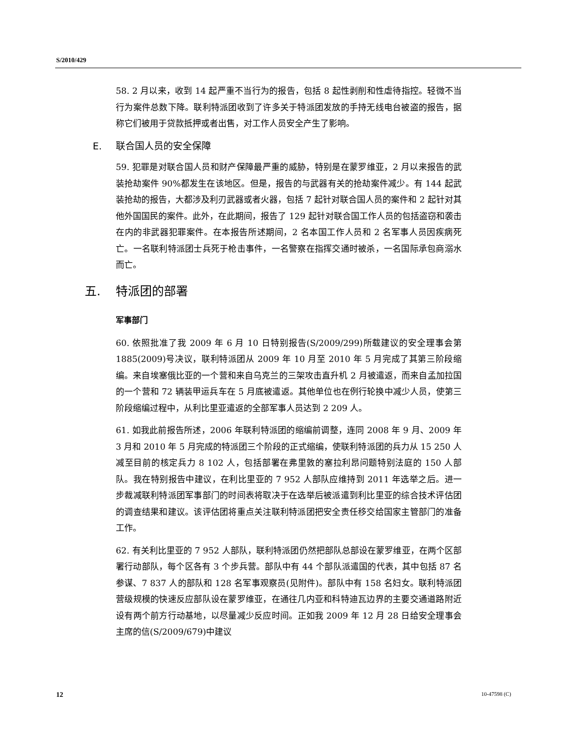S/2010/429
58. 2 月以来，收到 14 起严重不当行为的报告，包括 8 起性剥削和性虐待指控。轻微不当行为案件总数下降。联利特派团收到了许多关于特派团发放的手持无线电台被盗的报告，据称它们被用于贷款抵押或者出售，对工作人员安全产生了影响。
E. 联合国人员的安全保障
59. 犯罪是对联合国人员和财产保障最严重的威胁，特别是在蒙罗维亚，2 月以来报告的武装抢劫案件 90%都发生在该地区。但是，报告的与武器有关的抢劫案件减少。有 144 起武装抢劫的报告，大都涉及利刃武器或者火器，包括 7 起针对联合国人员的案件和 2 起针对其他外国国民的案件。此外，在此期间，报告了 129 起针对联合国工作人员的包括盗窃和袭击在内的非武器犯罪案件。在本报告所述期间，2 名本国工作人员和 2 名军事人员因疾病死亡。一名联利特派团士兵死于枪击事件，一名警察在指挥交通时被杀，一名国际承包商溺水而亡。
五. 特派团的部署
军事部门
60. 依照批准了我 2009 年 6 月 10 日特别报告(S/2009/299)所载建议的安全理事会第 1885(2009)号决议，联利特派团从 2009 年 10 月至 2010 年 5 月完成了其第三阶段缩编。来自埃塞俄比亚的一个营和来自乌克兰的三架攻击直升机 2 月被遣返，而来自孟加拉国的一个营和 72 辆装甲运兵车在 5 月底被遣返。其他单位也在例行轮换中减少人员，使第三阶段缩编过程中，从利比里亚遣返的全部军事人员达到 2 209 人。
61. 如我此前报告所述，2006 年联利特派团的缩编前调整，连同 2008 年 9 月、2009 年 3 月和 2010 年 5 月完成的特派团三个阶段的正式缩编，使联利特派团的兵力从 15 250 人减至目前的核定兵力 8 102 人，包括部署在弗里敦的塞拉利昂问题特别法庭的 150 人部队。我在特别报告中建议，在利比里亚的 7 952 人部队应维持到 2011 年选举之后。进一步裁减联利特派团军事部门的时间表将取决于在选举后被派遣到利比里亚的综合技术评估团的调查结果和建议。该评估团将重点关注联利特派团把安全责任移交给国家主管部门的准备工作。
62. 有关利比里亚的 7 952 人部队，联利特派团仍然把部队总部设在蒙罗维亚，在两个区部署行动部队，每个区各有 3 个步兵营。部队中有 44 个部队派遣国的代表，其中包括 87 名参谋、7 837 人的部队和 128 名军事观察员(见附件)。部队中有 158 名妇女。联利特派团营级规模的快速反应部队设在蒙罗维亚，在通往几内亚和科特迪瓦边界的主要交通道路附近设有两个前方行动基地，以尽量减少反应时间。正如我 2009 年 12 月 28 日给安全理事会主席的信(S/2009/679)中建议
12 10-47598 (C)